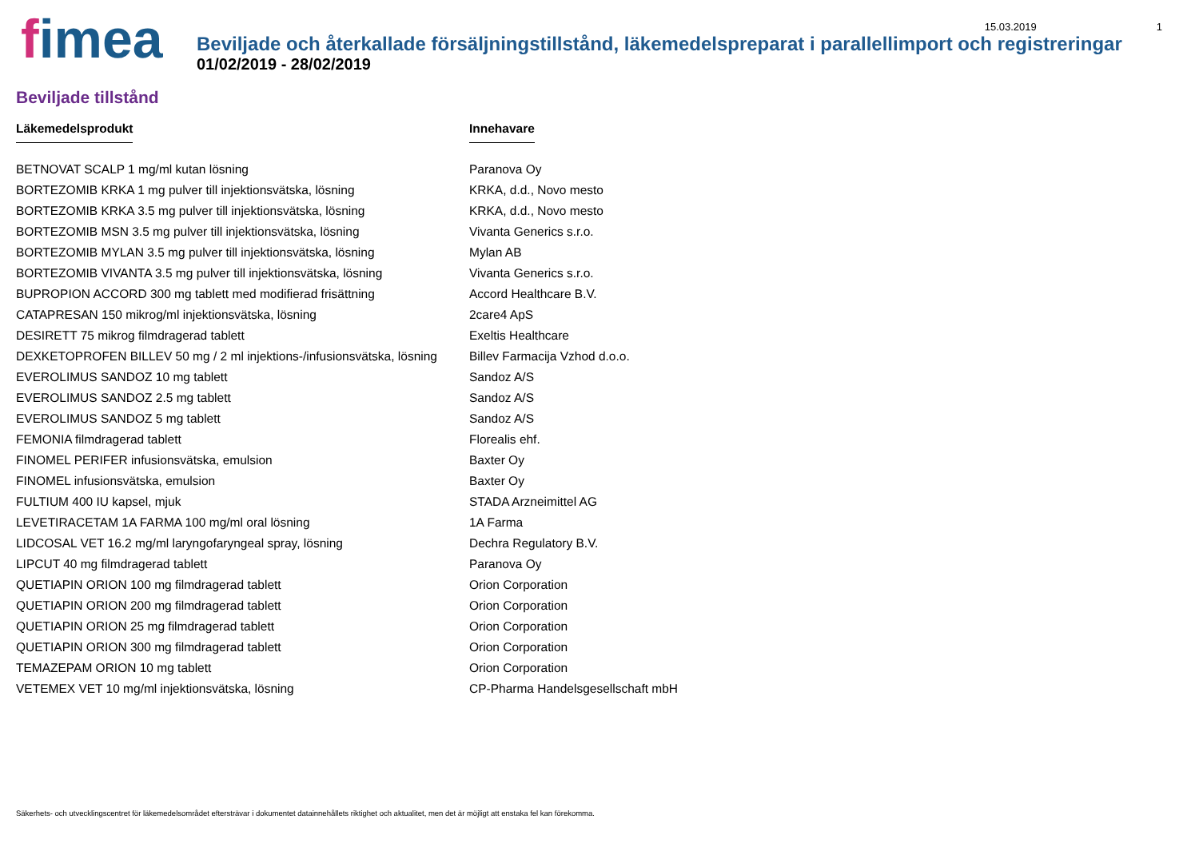fimea
15.03.2019 1
Beviljade och återkallade försäljningstillstånd, läkemedelspreparat i parallellimport och registreringar
01/02/2019 - 28/02/2019
Beviljade tillstånd
| Läkemedelsprodukt | Innehavare |
| --- | --- |
| BETNOVAT SCALP 1 mg/ml kutan lösning | Paranova Oy |
| BORTEZOMIB KRKA 1 mg pulver till injektionsvätska, lösning | KRKA, d.d., Novo mesto |
| BORTEZOMIB KRKA 3.5 mg pulver till injektionsvätska, lösning | KRKA, d.d., Novo mesto |
| BORTEZOMIB MSN 3.5 mg pulver till injektionsvätska, lösning | Vivanta Generics s.r.o. |
| BORTEZOMIB MYLAN 3.5 mg pulver till injektionsvätska, lösning | Mylan AB |
| BORTEZOMIB VIVANTA 3.5 mg pulver till injektionsvätska, lösning | Vivanta Generics s.r.o. |
| BUPROPION ACCORD 300 mg tablett med modifierad frisättning | Accord Healthcare B.V. |
| CATAPRESAN 150 mikrog/ml injektionsvätska, lösning | 2care4 ApS |
| DESIRETT 75 mikrog filmdragerad tablett | Exeltis Healthcare |
| DEXKETOPROFEN BILLEV 50 mg / 2 ml injektions-/infusionsvätska, lösning | Billev Farmacija Vzhod d.o.o. |
| EVEROLIMUS SANDOZ 10 mg tablett | Sandoz A/S |
| EVEROLIMUS SANDOZ 2.5 mg tablett | Sandoz A/S |
| EVEROLIMUS SANDOZ 5 mg tablett | Sandoz A/S |
| FEMONIA filmdragerad tablett | Florealis ehf. |
| FINOMEL PERIFER infusionsvätska, emulsion | Baxter Oy |
| FINOMEL infusionsvätska, emulsion | Baxter Oy |
| FULTIUM 400 IU kapsel, mjuk | STADA Arzneimittel AG |
| LEVETIRACETAM 1A FARMA 100 mg/ml oral lösning | 1A Farma |
| LIDCOSAL VET 16.2 mg/ml laryngofaryngeal spray, lösning | Dechra Regulatory B.V. |
| LIPCUT 40 mg filmdragerad tablett | Paranova Oy |
| QUETIAPIN ORION 100 mg filmdragerad tablett | Orion Corporation |
| QUETIAPIN ORION 200 mg filmdragerad tablett | Orion Corporation |
| QUETIAPIN ORION 25 mg filmdragerad tablett | Orion Corporation |
| QUETIAPIN ORION 300 mg filmdragerad tablett | Orion Corporation |
| TEMAZEPAM ORION 10 mg tablett | Orion Corporation |
| VETEMEX VET 10 mg/ml injektionsvätska, lösning | CP-Pharma Handelsgesellschaft mbH |
Säkerhets- och utvecklingscentret för läkemedelsområdet eftersträvar i dokumentet datainnehållets riktighet och aktualitet, men det är möjligt att enstaka fel kan förekomma.